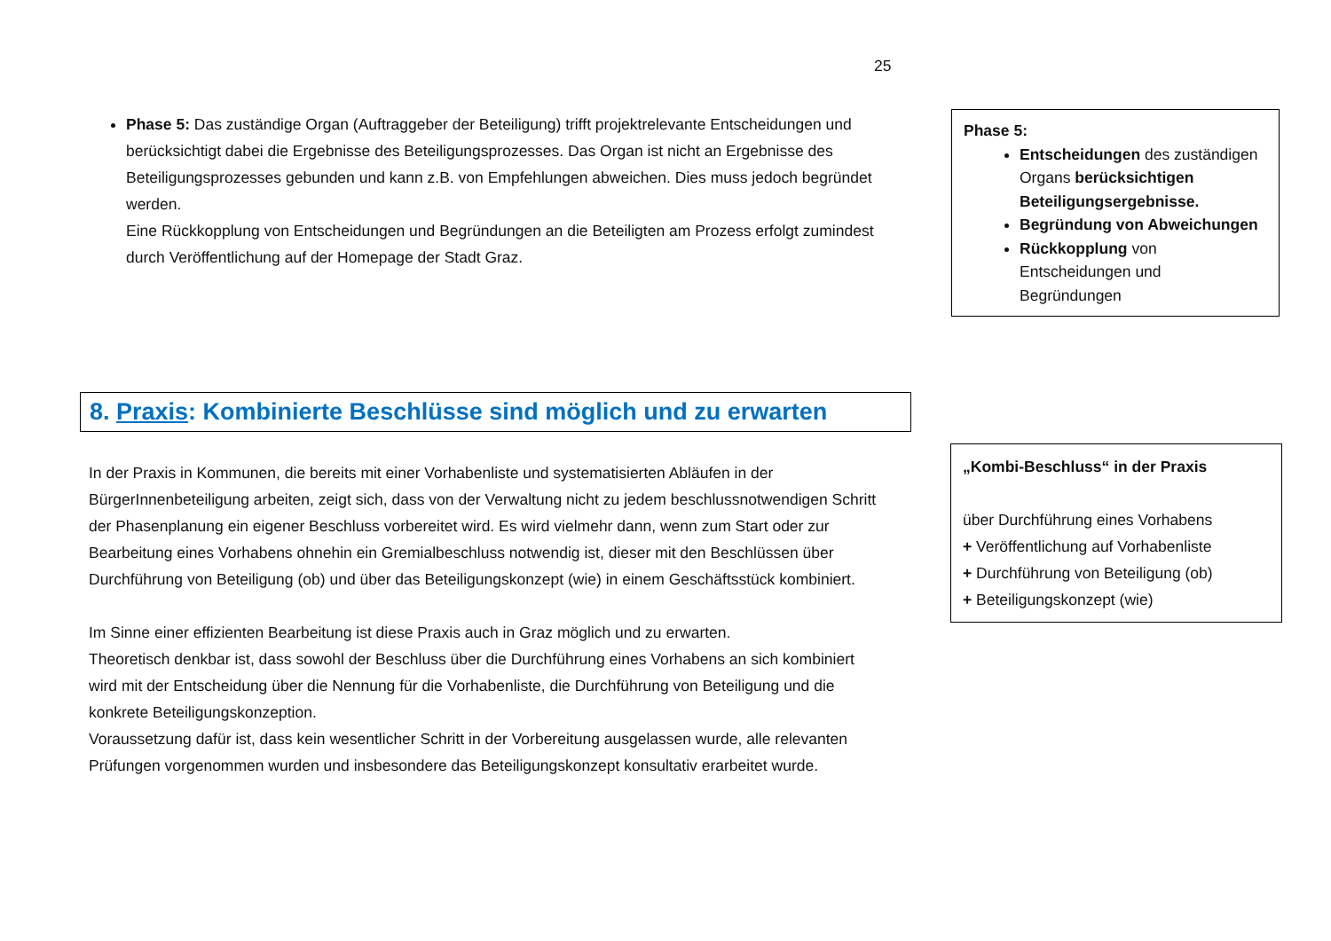25
Phase 5: Das zuständige Organ (Auftraggeber der Beteiligung) trifft projektrelevante Entscheidungen und berücksichtigt dabei die Ergebnisse des Beteiligungsprozesses. Das Organ ist nicht an Ergebnisse des Beteiligungsprozesses gebunden und kann z.B. von Empfehlungen abweichen. Dies muss jedoch begründet werden.
Eine Rückkopplung von Entscheidungen und Begründungen an die Beteiligten am Prozess erfolgt zumindest durch Veröffentlichung auf der Homepage der Stadt Graz.
Phase 5:
Entscheidungen des zuständigen Organs berücksichtigen Beteiligungsergebnisse.
Begründung von Abweichungen
Rückkopplung von Entscheidungen und Begründungen
8. Praxis: Kombinierte Beschlüsse sind möglich und zu erwarten
In der Praxis in Kommunen, die bereits mit einer Vorhabenliste und systematisierten Abläufen in der BürgerInnenbeteiligung arbeiten, zeigt sich, dass von der Verwaltung nicht zu jedem beschlussnotwendigen Schritt der Phasenplanung ein eigener Beschluss vorbereitet wird. Es wird vielmehr dann, wenn zum Start oder zur Bearbeitung eines Vorhabens ohnehin ein Gremialbeschluss notwendig ist, dieser mit den Beschlüssen über Durchführung von Beteiligung (ob) und über das Beteiligungskonzept (wie) in einem Geschäftsstück kombiniert.
Im Sinne einer effizienten Bearbeitung ist diese Praxis auch in Graz möglich und zu erwarten.
Theoretisch denkbar ist, dass sowohl der Beschluss über die Durchführung eines Vorhabens an sich kombiniert wird mit der Entscheidung über die Nennung für die Vorhabenliste, die Durchführung von Beteiligung und die konkrete Beteiligungskonzeption.
Voraussetzung dafür ist, dass kein wesentlicher Schritt in der Vorbereitung ausgelassen wurde, alle relevanten Prüfungen vorgenommen wurden und insbesondere das Beteiligungskonzept konsultativ erarbeitet wurde.
„Kombi-Beschluss“ in der Praxis
über Durchführung eines Vorhabens
+ Veröffentlichung auf Vorhabenliste
+ Durchführung von Beteiligung (ob)
+ Beteiligungskonzept (wie)